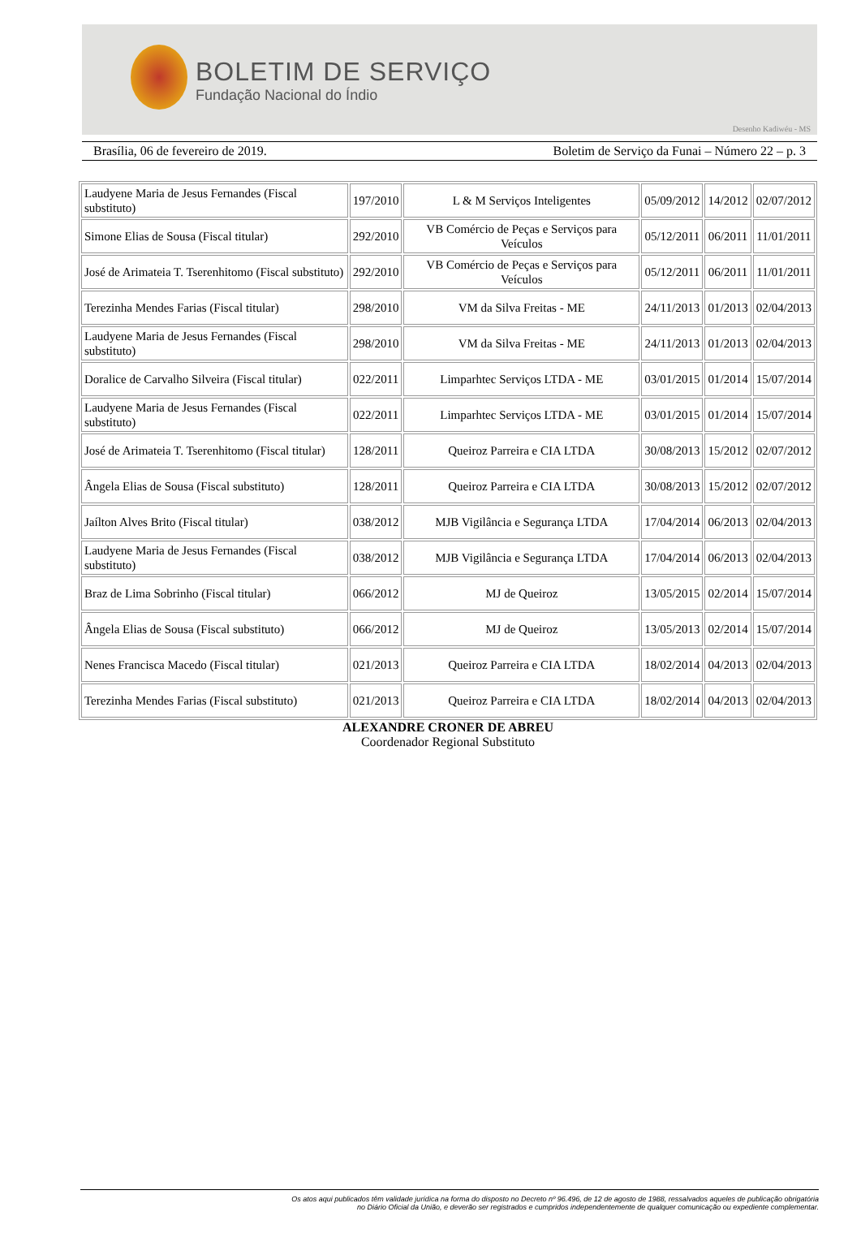BOLETIM DE SERVIÇO
Fundação Nacional do Índio
Desenho Kadiwéu - MS
Brasília, 06 de fevereiro de 2019. Boletim de Serviço da Funai – Número 22 – p. 3
| Laudyene Maria de Jesus Fernandes (Fiscal substituto) | 197/2010 | L & M Serviços Inteligentes | 05/09/2012 | 14/2012 | 02/07/2012 |
| Simone Elias de Sousa (Fiscal titular) | 292/2010 | VB Comércio de Peças e Serviços para Veículos | 05/12/2011 | 06/2011 | 11/01/2011 |
| José de Arimateia T. Tserenhitomo (Fiscal substituto) | 292/2010 | VB Comércio de Peças e Serviços para Veículos | 05/12/2011 | 06/2011 | 11/01/2011 |
| Terezinha Mendes Farias (Fiscal titular) | 298/2010 | VM da Silva Freitas - ME | 24/11/2013 | 01/2013 | 02/04/2013 |
| Laudyene Maria de Jesus Fernandes (Fiscal substituto) | 298/2010 | VM da Silva Freitas - ME | 24/11/2013 | 01/2013 | 02/04/2013 |
| Doralice de Carvalho Silveira (Fiscal titular) | 022/2011 | Limparhtec Serviços LTDA - ME | 03/01/2015 | 01/2014 | 15/07/2014 |
| Laudyene Maria de Jesus Fernandes (Fiscal substituto) | 022/2011 | Limparhtec Serviços LTDA - ME | 03/01/2015 | 01/2014 | 15/07/2014 |
| José de Arimateia T. Tserenhitomo (Fiscal titular) | 128/2011 | Queiroz Parreira e CIA LTDA | 30/08/2013 | 15/2012 | 02/07/2012 |
| Ângela Elias de Sousa (Fiscal substituto) | 128/2011 | Queiroz Parreira e CIA LTDA | 30/08/2013 | 15/2012 | 02/07/2012 |
| Jaílton Alves Brito (Fiscal titular) | 038/2012 | MJB Vigilância e Segurança LTDA | 17/04/2014 | 06/2013 | 02/04/2013 |
| Laudyene Maria de Jesus Fernandes (Fiscal substituto) | 038/2012 | MJB Vigilância e Segurança LTDA | 17/04/2014 | 06/2013 | 02/04/2013 |
| Braz de Lima Sobrinho (Fiscal titular) | 066/2012 | MJ de Queiroz | 13/05/2015 | 02/2014 | 15/07/2014 |
| Ângela Elias de Sousa (Fiscal substituto) | 066/2012 | MJ de Queiroz | 13/05/2013 | 02/2014 | 15/07/2014 |
| Nenes Francisca Macedo (Fiscal titular) | 021/2013 | Queiroz Parreira e CIA LTDA | 18/02/2014 | 04/2013 | 02/04/2013 |
| Terezinha Mendes Farias (Fiscal substituto) | 021/2013 | Queiroz Parreira e CIA LTDA | 18/02/2014 | 04/2013 | 02/04/2013 |
ALEXANDRE CRONER DE ABREU
Coordenador Regional Substituto
Os atos aqui publicados têm validade jurídica na forma do disposto no Decreto nº 96.496, de 12 de agosto de 1988, ressalvados aqueles de publicação obrigatória
no Diário Oficial da União, e deverão ser registrados e cumpridos independentemente de qualquer comunicação ou expediente complementar.